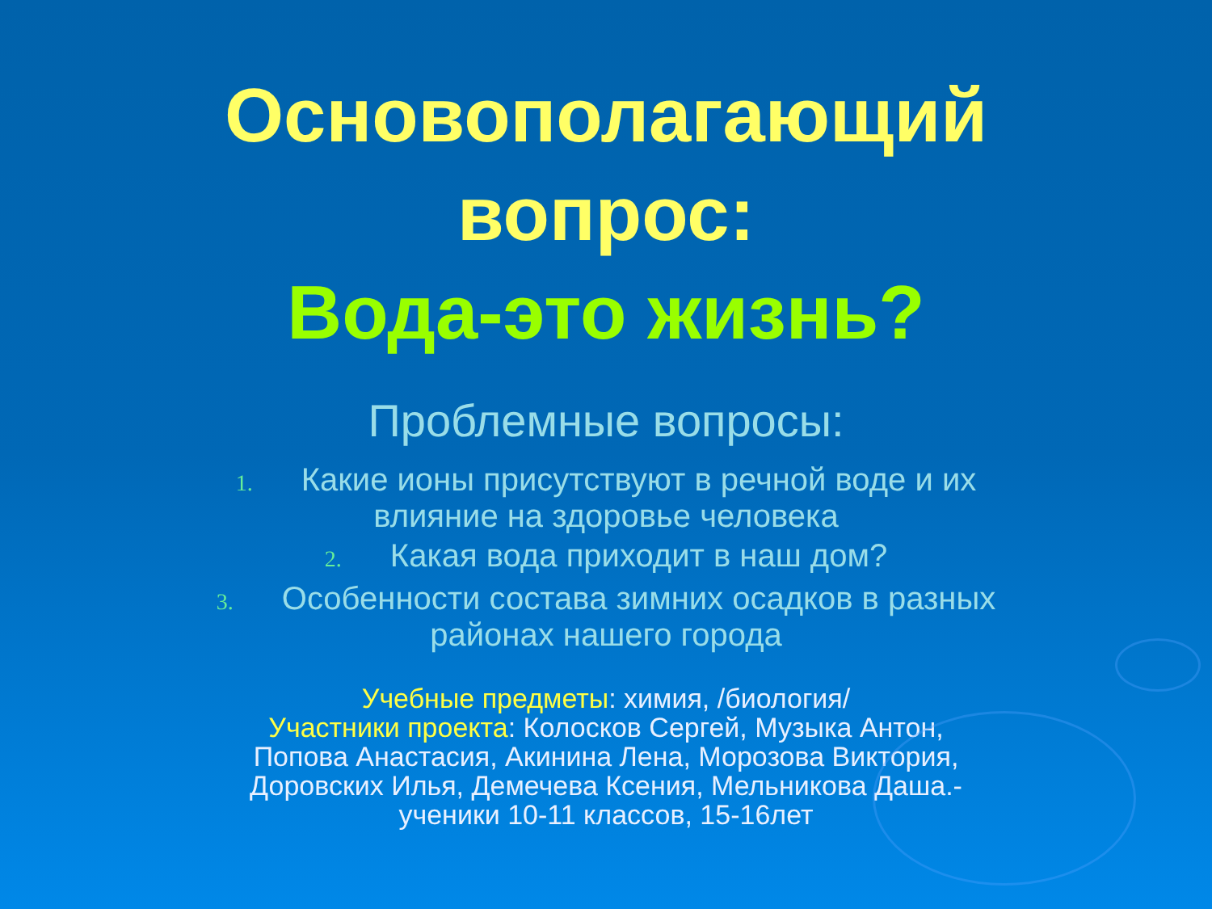Основополагающий
вопрос:
Вода-это жизнь?
Проблемные вопросы:
1. Какие ионы присутствуют в речной воде и их
влияние на здоровье человека
2. Какая вода приходит в наш дом?
3. Особенности состава зимних осадков в разных
районах нашего города
Учебные предметы: химия, /биология/
Участники проекта: Колосков Сергей, Музыка Антон,
Попова Анастасия, Акинина Лена, Морозова Виктория,
Доровских Илья, Демечева Ксения, Мельникова Даша.-
ученики 10-11 классов, 15-16лет